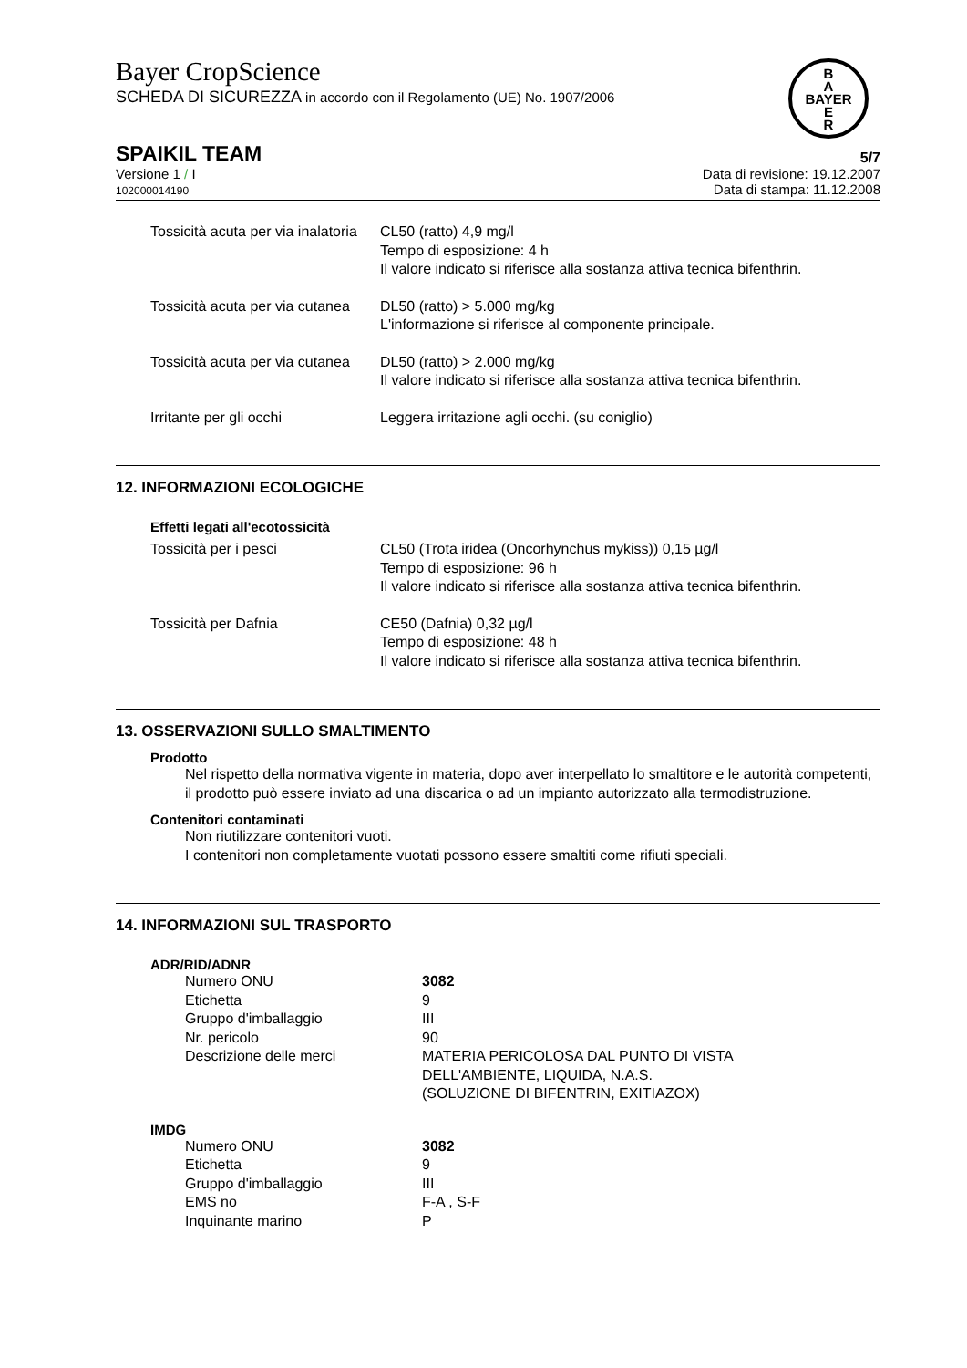Bayer CropScience
SCHEDA DI SICUREZZA in accordo con il Regolamento (UE) No. 1907/2006
B
A
BAYER
E
R
SPAIKIL TEAM
5/7
Versione 1 / I
102000014190
Data di revisione: 19.12.2007
Data di stampa: 11.12.2008
| Tossicità acuta per via inalatoria | CL50 (ratto) 4,9 mg/l Tempo di esposizione: 4 h Il valore indicato si riferisce alla sostanza attiva tecnica bifenthrin. |
| Tossicità acuta per via cutanea | DL50 (ratto) > 5.000 mg/kg L'informazione si riferisce al componente principale. |
| Tossicità acuta per via cutanea | DL50 (ratto) > 2.000 mg/kg Il valore indicato si riferisce alla sostanza attiva tecnica bifenthrin. |
| Irritante per gli occhi | Leggera irritazione agli occhi. (su coniglio) |
12. INFORMAZIONI ECOLOGICHE
Effetti legati all'ecotossicità
| Tossicità per i pesci | CL50 (Trota iridea (Oncorhynchus mykiss)) 0,15 µg/l Tempo di esposizione: 96 h Il valore indicato si riferisce alla sostanza attiva tecnica bifenthrin. |
| Tossicità per Dafnia | CE50 (Dafnia) 0,32 µg/l Tempo di esposizione: 48 h Il valore indicato si riferisce alla sostanza attiva tecnica bifenthrin. |
13. OSSERVAZIONI SULLO SMALTIMENTO
Prodotto
Nel rispetto della normativa vigente in materia, dopo aver interpellato lo smaltitore e le autorità competenti, il prodotto può essere inviato ad una discarica o ad un impianto autorizzato alla termodistruzione.
Contenitori contaminati
Non riutilizzare contenitori vuoti.
I contenitori non completamente vuotati possono essere smaltiti come rifiuti speciali.
14. INFORMAZIONI SUL TRASPORTO
ADR/RID/ADNR
| Numero ONU | 3082 |
| Etichetta | 9 |
| Gruppo d'imballaggio | III |
| Nr. pericolo | 90 |
| Descrizione delle merci | MATERIA PERICOLOSA DAL PUNTO DI VISTA DELL'AMBIENTE, LIQUIDA, N.A.S. (SOLUZIONE DI BIFENTRIN, EXITIAZOX) |
IMDG
| Numero ONU | 3082 |
| Etichetta | 9 |
| Gruppo d'imballaggio | III |
| EMS no | F-A , S-F |
| Inquinante marino | P |